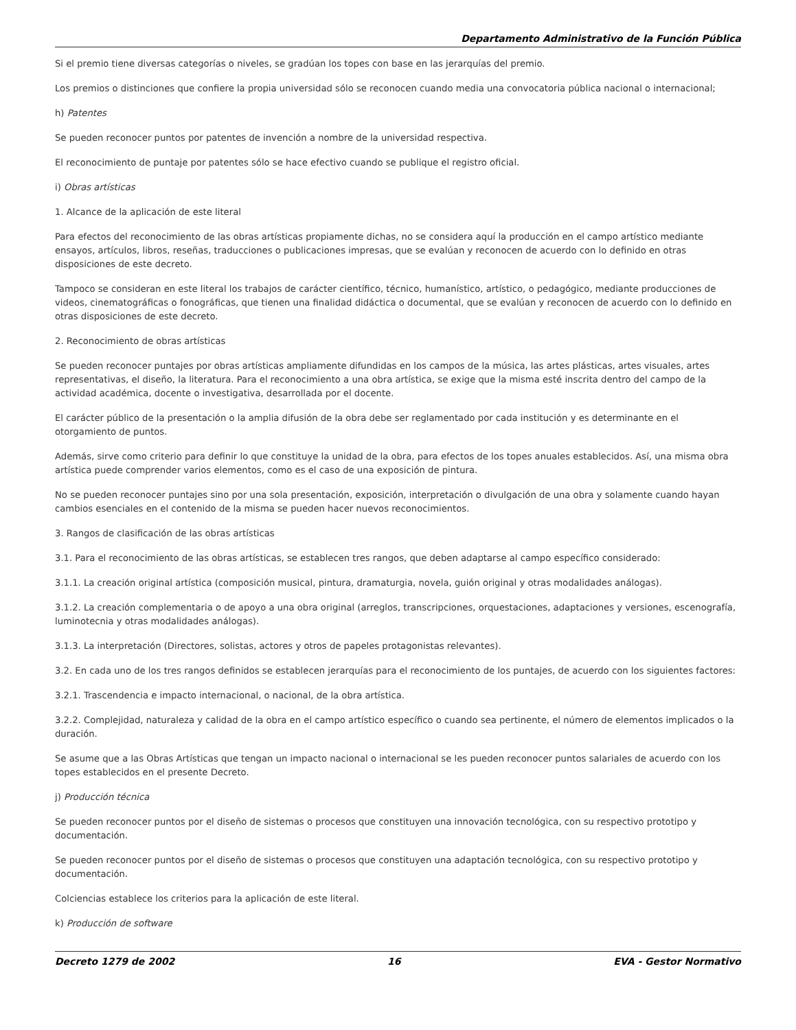Departamento Administrativo de la Función Pública
Si el premio tiene diversas categorías o niveles, se gradúan los topes con base en las jerarquías del premio.
Los premios o distinciones que confiere la propia universidad sólo se reconocen cuando media una convocatoria pública nacional o internacional;
h) Patentes
Se pueden reconocer puntos por patentes de invención a nombre de la universidad respectiva.
El reconocimiento de puntaje por patentes sólo se hace efectivo cuando se publique el registro oficial.
i) Obras artísticas
1. Alcance de la aplicación de este literal
Para efectos del reconocimiento de las obras artísticas propiamente dichas, no se considera aquí la producción en el campo artístico mediante ensayos, artículos, libros, reseñas, traducciones o publicaciones impresas, que se evalúan y reconocen de acuerdo con lo definido en otras disposiciones de este decreto.
Tampoco se consideran en este literal los trabajos de carácter científico, técnico, humanístico, artístico, o pedagógico, mediante producciones de videos, cinematográficas o fonográficas, que tienen una finalidad didáctica o documental, que se evalúan y reconocen de acuerdo con lo definido en otras disposiciones de este decreto.
2. Reconocimiento de obras artísticas
Se pueden reconocer puntajes por obras artísticas ampliamente difundidas en los campos de la música, las artes plásticas, artes visuales, artes representativas, el diseño, la literatura. Para el reconocimiento a una obra artística, se exige que la misma esté inscrita dentro del campo de la actividad académica, docente o investigativa, desarrollada por el docente.
El carácter público de la presentación o la amplia difusión de la obra debe ser reglamentado por cada institución y es determinante en el otorgamiento de puntos.
Además, sirve como criterio para definir lo que constituye la unidad de la obra, para efectos de los topes anuales establecidos. Así, una misma obra artística puede comprender varios elementos, como es el caso de una exposición de pintura.
No se pueden reconocer puntajes sino por una sola presentación, exposición, interpretación o divulgación de una obra y solamente cuando hayan cambios esenciales en el contenido de la misma se pueden hacer nuevos reconocimientos.
3. Rangos de clasificación de las obras artísticas
3.1. Para el reconocimiento de las obras artísticas, se establecen tres rangos, que deben adaptarse al campo específico considerado:
3.1.1. La creación original artística (composición musical, pintura, dramaturgia, novela, guión original y otras modalidades análogas).
3.1.2. La creación complementaria o de apoyo a una obra original (arreglos, transcripciones, orquestaciones, adaptaciones y versiones, escenografía, luminotecnia y otras modalidades análogas).
3.1.3. La interpretación (Directores, solistas, actores y otros de papeles protagonistas relevantes).
3.2. En cada uno de los tres rangos definidos se establecen jerarquías para el reconocimiento de los puntajes, de acuerdo con los siguientes factores:
3.2.1. Trascendencia e impacto internacional, o nacional, de la obra artística.
3.2.2. Complejidad, naturaleza y calidad de la obra en el campo artístico específico o cuando sea pertinente, el número de elementos implicados o la duración.
Se asume que a las Obras Artísticas que tengan un impacto nacional o internacional se les pueden reconocer puntos salariales de acuerdo con los topes establecidos en el presente Decreto.
j) Producción técnica
Se pueden reconocer puntos por el diseño de sistemas o procesos que constituyen una innovación tecnológica, con su respectivo prototipo y documentación.
Se pueden reconocer puntos por el diseño de sistemas o procesos que constituyen una adaptación tecnológica, con su respectivo prototipo y documentación.
Colciencias establece los criterios para la aplicación de este literal.
k) Producción de software
Decreto 1279 de 2002 16 EVA - Gestor Normativo